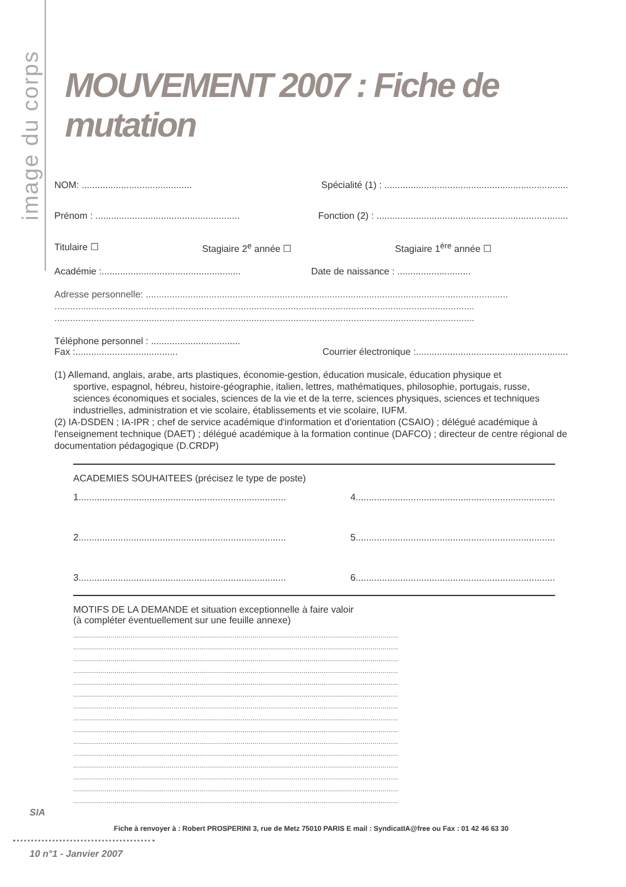image du corps
MOUVEMENT 2007 : Fiche de mutation
NOM: .......................................... Spécialité (1) : ......................................................................
Prénom : ....................................................... Fonction (2) : .........................................................................
Titulaire ☐ Stagiaire 2<sup>e</sup> année ☐ Stagiaire 1<sup>ère</sup> année ☐
Académie :..................................................... Date de naissance : ............................
Adresse personnelle: ..........................................................................................................................................
................................................................................................................................................................
................................................................................................................................................................
Téléphone personnel : ..................................
Fax :....................................... Courrier électronique :..........................................................
(1) Allemand, anglais, arabe, arts plastiques, économie-gestion, éducation musicale, éducation physique et
sportive, espagnol, hébreu, histoire-géographie, italien, lettres, mathématiques, philosophie, portugais, russe, sciences économiques et sociales, sciences de la vie et de la terre, sciences physiques, sciences et techniques industrielles, administration et vie scolaire, établissements et vie scolaire, IUFM.
(2) IA-DSDEN ; IA-IPR ; chef de service académique d'information et d'orientation (CSAIO) ; délégué académique à l'enseignement technique (DAET) ; délégué académique à la formation continue (DAFCO) ; directeur de centre régional de documentation pédagogique (D.CRDP)
ACADEMIES SOUHAITEES (précisez le type de poste)
1............................................................................... 4............................................................................
2............................................................................... 5............................................................................
3............................................................................... 6............................................................................
MOTIFS DE LA DEMANDE et situation exceptionnelle à faire valoir
(à compléter éventuellement sur une feuille annexe)
.....................................................................................................................................................................
.....................................................................................................................................................................
.....................................................................................................................................................................
.....................................................................................................................................................................
.....................................................................................................................................................................
.....................................................................................................................................................................
.....................................................................................................................................................................
.....................................................................................................................................................................
.....................................................................................................................................................................
.....................................................................................................................................................................
.....................................................................................................................................................................
.....................................................................................................................................................................
.....................................................................................................................................................................
.....................................................................................................................................................................
.....................................................................................................................................................................
Fiche à renvoyer à : Robert PROSPERINI 3, rue de Metz 75010 PARIS E mail : SyndicatIA@free ou Fax : 01 42 46 63 30
SIA
10 n°1 - Janvier 2007